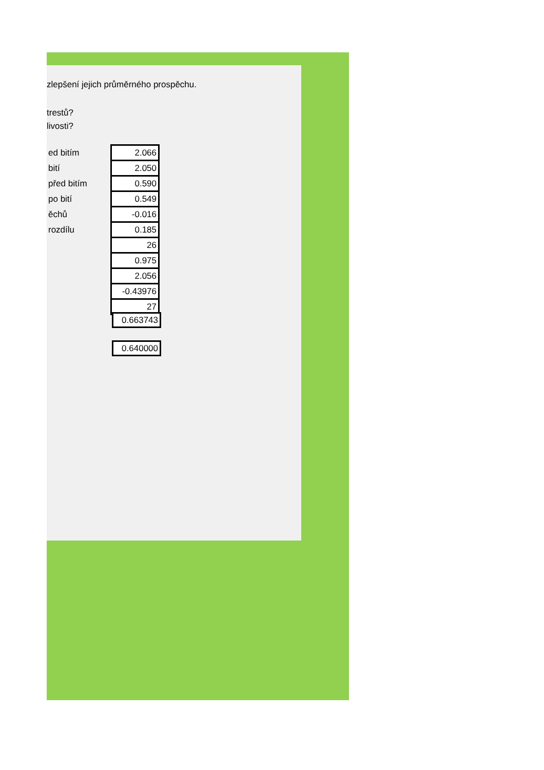zlepšení jejich průměrného prospěchu.
trestů?
livosti?
| ed bitím | 2.066 |
| bití | 2.050 |
| před bitím | 0.590 |
| po bití | 0.549 |
| ěchů | -0.016 |
| rozdílu | 0.185 |
| | 26 |
| | 0.975 |
| | 2.056 |
| | -0.43976 |
| | 27 |
0.663743
0.640000